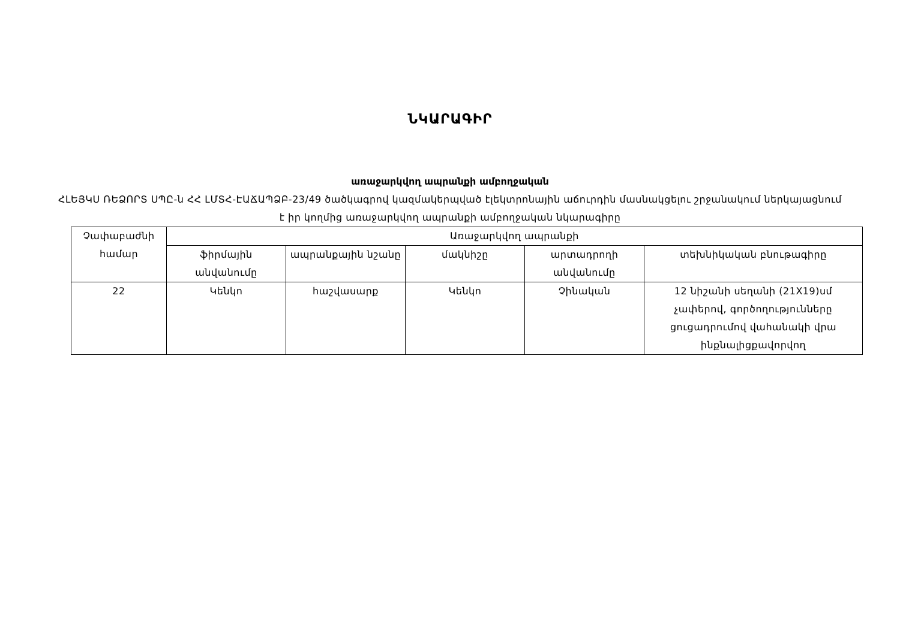ՆԿԱՐԱԳԻՐ
առաջարկվող ապրանքի ամբողջական
ՀԼԵՅԿՍ ՌԵՁՈՐՏ ՍՊԸ-ն ՀՀ ԼՄՏՀ-ԷԱՃԱՊՁԲ-23/49 ծածկագրով կազմակերպված էլեկտրոնային աճուրդին մասնակցելու շրջանակում ներկայացնում է իր կողմից առաջարկվող ապրանքի ամբողջական նկարագիրը
| Չափաբաժնի համար | Առաջարկվող ապրանքի | | | | |
| --- | --- | --- | --- | --- | --- |
| | ֆիրմային անվանումը | ապրանքային նշանը | մակնիշը | արտադրողի անվանումը | տեխնիկական բնութագիրը |
| 22 | Կենկո | հաշվասարք | Կենկո | Չինական | 12 նիշանի սեղանի (21X19)սմ չափերով, գործողությունները ցուցադրումով վահանակի վրա ինքնալիցքավորվող |